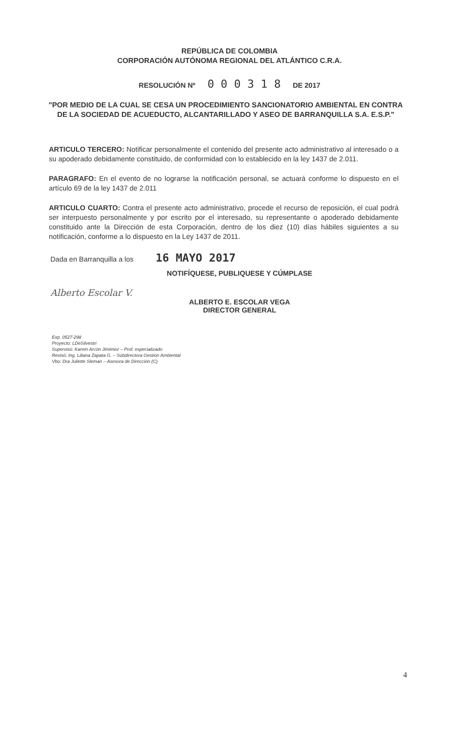REPÚBLICA DE COLOMBIA
CORPORACIÓN AUTÓNOMA REGIONAL DEL ATLÁNTICO C.R.A.
RESOLUCIÓN Nº 0 0 0 3 1 8 DE 2017
"POR MEDIO DE LA CUAL SE CESA UN PROCEDIMIENTO SANCIONATORIO AMBIENTAL EN CONTRA DE LA SOCIEDAD DE ACUEDUCTO, ALCANTARILLADO Y ASEO DE BARRANQUILLA S.A. E.S.P."
ARTICULO TERCERO: Notificar personalmente el contenido del presente acto administrativo al interesado o a su apoderado debidamente constituido, de conformidad con lo establecido en la ley 1437 de 2.011.
PARAGRAFO: En el evento de no lograrse la notificación personal, se actuará conforme lo dispuesto en el artículo 69 de la ley 1437 de 2.011
ARTICULO CUARTO: Contra el presente acto administrativo, procede el recurso de reposición, el cual podrá ser interpuesto personalmente y por escrito por el interesado, su representante o apoderado debidamente constituido ante la Dirección de esta Corporación, dentro de los diez (10) días hábiles siguientes a su notificación, conforme a lo dispuesto en la Ley 1437 de 2011.
Dada en Barranquilla a los 16 MAYO 2017
NOTIFÍQUESE, PUBLIQUESE Y CÚMPLASE
Alberto Escolar V.
ALBERTO E. ESCOLAR VEGA
DIRECTOR GENERAL
Exp. 0527-298
Proyecto: LDeSilvestri
Supervisó: Karem Arcón Jiménez – Prof. especializado
Revisó: Ing. Liliana Zapata G. – Subdirectora Gestión Ambiental
Vbo: Dra Juliette Sleman – Asesora de Dirección (C)
4